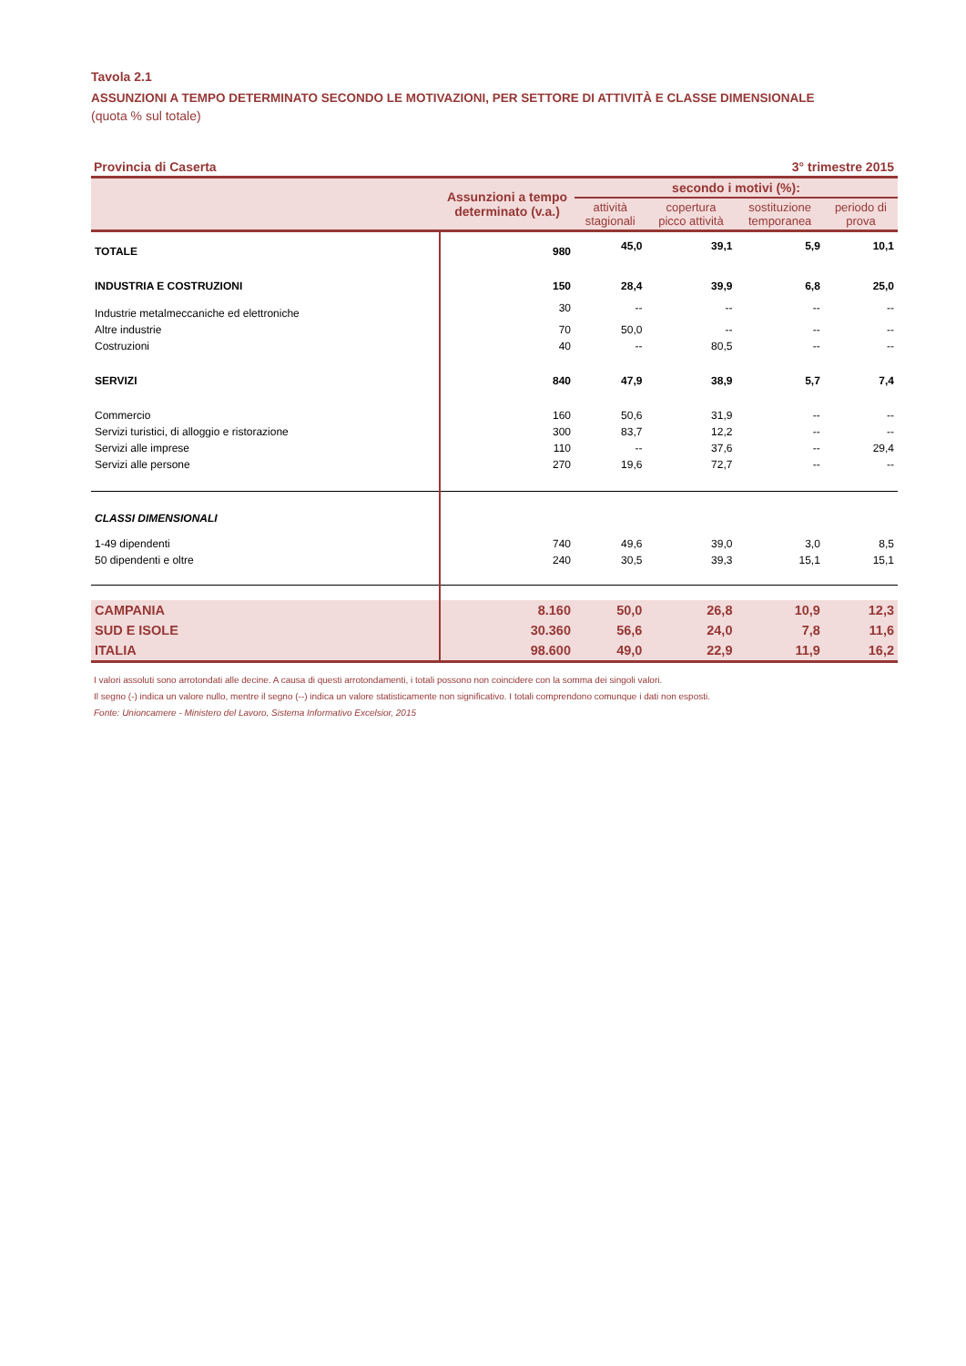Tavola 2.1
ASSUNZIONI A TEMPO DETERMINATO SECONDO LE MOTIVAZIONI, PER SETTORE DI ATTIVITÀ E CLASSE DIMENSIONALE
(quota % sul totale)
Provincia di Caserta 3° trimestre 2015
| | Assunzioni a tempo determinato (v.a.) | secondo i motivi (%): | | | |
| --- | --- | --- | --- | --- | --- |
| | | attività stagionali | copertura picco attività | sostituzione temporanea | periodo di prova |
| TOTALE | 980 | 45,0 | 39,1 | 5,9 | 10,1 |
| INDUSTRIA E COSTRUZIONI | 150 | 28,4 | 39,9 | 6,8 | 25,0 |
| Industrie metalmeccaniche ed elettroniche | 30 | -- | -- | -- | -- |
| Altre industrie | 70 | 50,0 | -- | -- | -- |
| Costruzioni | 40 | -- | 80,5 | -- | -- |
| SERVIZI | 840 | 47,9 | 38,9 | 5,7 | 7,4 |
| Commercio | 160 | 50,6 | 31,9 | -- | -- |
| Servizi turistici, di alloggio e ristorazione | 300 | 83,7 | 12,2 | -- | -- |
| Servizi alle imprese | 110 | -- | 37,6 | -- | 29,4 |
| Servizi alle persone | 270 | 19,6 | 72,7 | -- | -- |
| CLASSI DIMENSIONALI | | | | | |
| 1-49 dipendenti | 740 | 49,6 | 39,0 | 3,0 | 8,5 |
| 50 dipendenti e oltre | 240 | 30,5 | 39,3 | 15,1 | 15,1 |
| CAMPANIA | 8.160 | 50,0 | 26,8 | 10,9 | 12,3 |
| SUD E ISOLE | 30.360 | 56,6 | 24,0 | 7,8 | 11,6 |
| ITALIA | 98.600 | 49,0 | 22,9 | 11,9 | 16,2 |
I valori assoluti sono arrotondati alle decine. A causa di questi arrotondamenti, i totali possono non coincidere con la somma dei singoli valori.
Il segno (-) indica un valore nullo, mentre il segno (--) indica un valore statisticamente non significativo. I totali comprendono comunque i dati non esposti.
Fonte: Unioncamere - Ministero del Lavoro, Sistema Informativo Excelsior, 2015